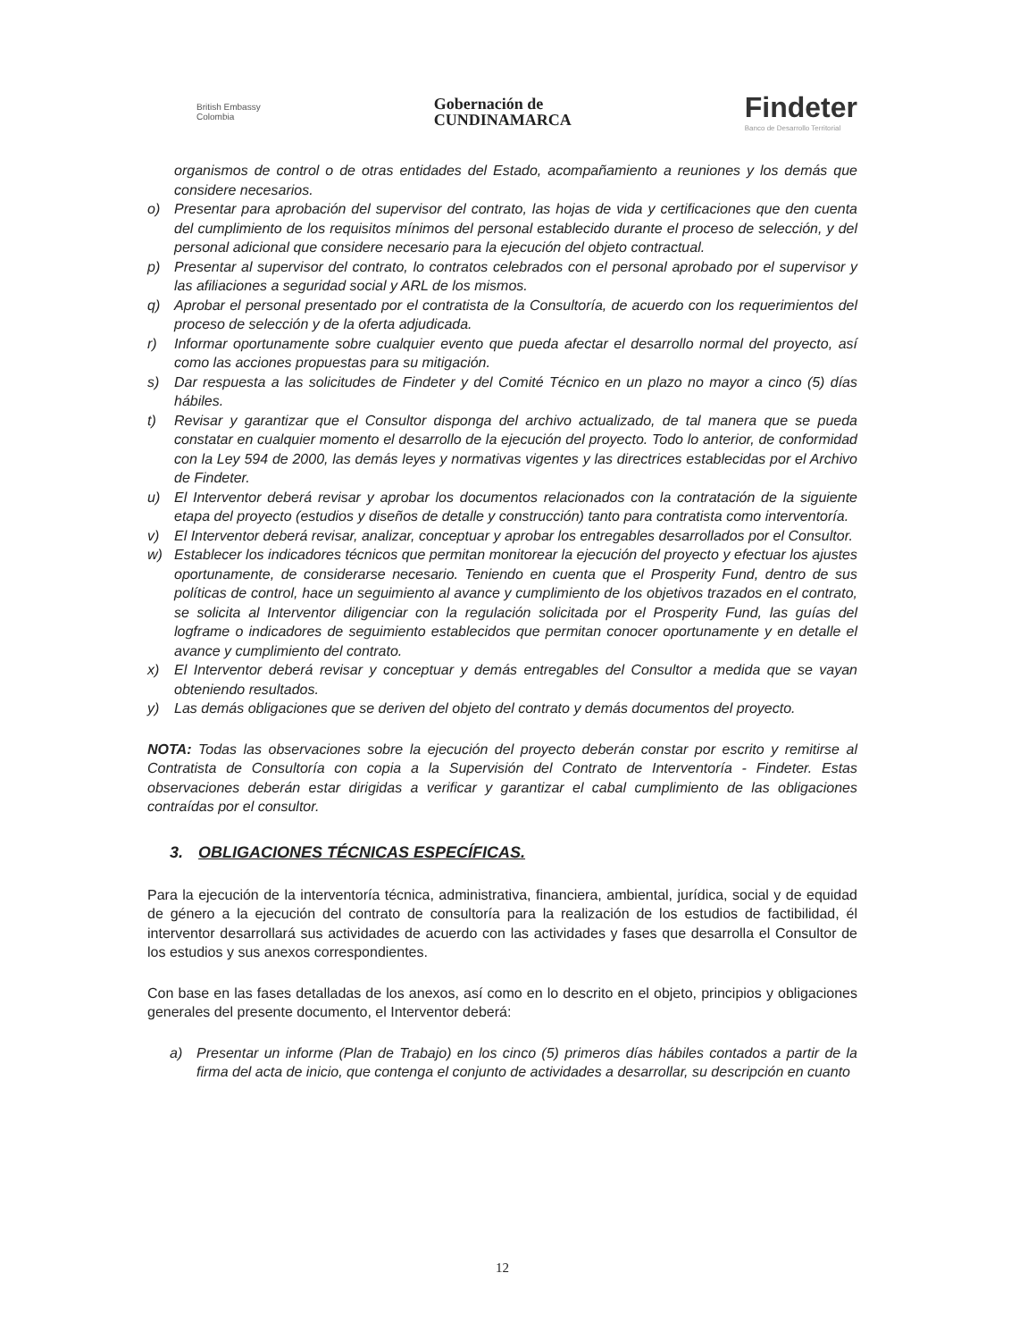British Embassy
Colombia
Gobernación de
CUNDINAMARCA
Findeter
Banco de Desarrollo Territorial
organismos de control o de otras entidades del Estado, acompañamiento a reuniones y los demás que considere necesarios.
o) Presentar para aprobación del supervisor del contrato, las hojas de vida y certificaciones que den cuenta del cumplimiento de los requisitos mínimos del personal establecido durante el proceso de selección, y del personal adicional que considere necesario para la ejecución del objeto contractual.
p) Presentar al supervisor del contrato, lo contratos celebrados con el personal aprobado por el supervisor y las afiliaciones a seguridad social y ARL de los mismos.
q) Aprobar el personal presentado por el contratista de la Consultoría, de acuerdo con los requerimientos del proceso de selección y de la oferta adjudicada.
r) Informar oportunamente sobre cualquier evento que pueda afectar el desarrollo normal del proyecto, así como las acciones propuestas para su mitigación.
s) Dar respuesta a las solicitudes de Findeter y del Comité Técnico en un plazo no mayor a cinco (5) días hábiles.
t) Revisar y garantizar que el Consultor disponga del archivo actualizado, de tal manera que se pueda constatar en cualquier momento el desarrollo de la ejecución del proyecto. Todo lo anterior, de conformidad con la Ley 594 de 2000, las demás leyes y normativas vigentes y las directrices establecidas por el Archivo de Findeter.
u) El Interventor deberá revisar y aprobar los documentos relacionados con la contratación de la siguiente etapa del proyecto (estudios y diseños de detalle y construcción) tanto para contratista como interventoría.
v) El Interventor deberá revisar, analizar, conceptuar y aprobar los entregables desarrollados por el Consultor.
w) Establecer los indicadores técnicos que permitan monitorear la ejecución del proyecto y efectuar los ajustes oportunamente, de considerarse necesario. Teniendo en cuenta que el Prosperity Fund, dentro de sus políticas de control, hace un seguimiento al avance y cumplimiento de los objetivos trazados en el contrato, se solicita al Interventor diligenciar con la regulación solicitada por el Prosperity Fund, las guías del logframe o indicadores de seguimiento establecidos que permitan conocer oportunamente y en detalle el avance y cumplimiento del contrato.
x) El Interventor deberá revisar y conceptuar y demás entregables del Consultor a medida que se vayan obteniendo resultados.
y) Las demás obligaciones que se deriven del objeto del contrato y demás documentos del proyecto.
NOTA: Todas las observaciones sobre la ejecución del proyecto deberán constar por escrito y remitirse al Contratista de Consultoría con copia a la Supervisión del Contrato de Interventoría - Findeter. Estas observaciones deberán estar dirigidas a verificar y garantizar el cabal cumplimiento de las obligaciones contraídas por el consultor.
3. OBLIGACIONES TÉCNICAS ESPECÍFICAS.
Para la ejecución de la interventoría técnica, administrativa, financiera, ambiental, jurídica, social y de equidad de género a la ejecución del contrato de consultoría para la realización de los estudios de factibilidad, él interventor desarrollará sus actividades de acuerdo con las actividades y fases que desarrolla el Consultor de los estudios y sus anexos correspondientes.
Con base en las fases detalladas de los anexos, así como en lo descrito en el objeto, principios y obligaciones generales del presente documento, el Interventor deberá:
a) Presentar un informe (Plan de Trabajo) en los cinco (5) primeros días hábiles contados a partir de la firma del acta de inicio, que contenga el conjunto de actividades a desarrollar, su descripción en cuanto
12